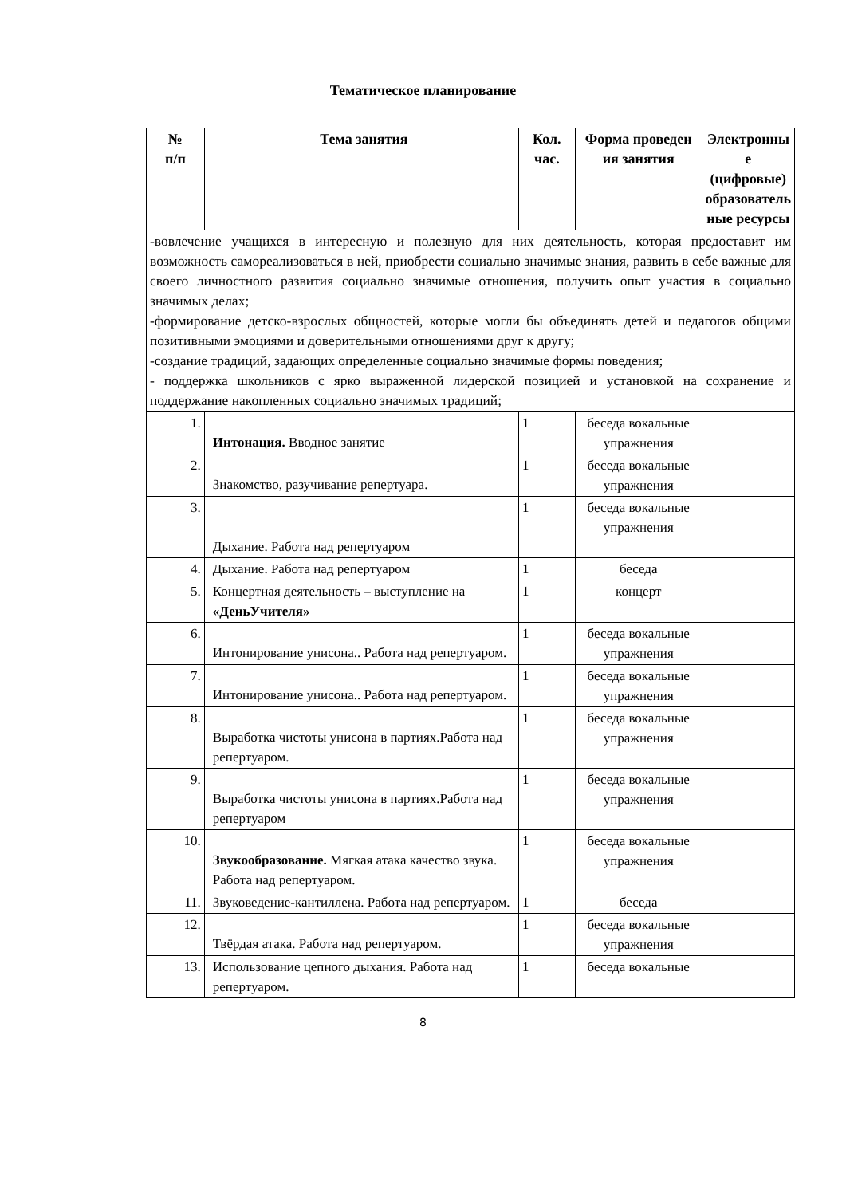Тематическое планирование
| № п/п | Тема занятия | Кол. час. | Форма проведен ия занятия | Электронны е (цифровые) образователь ные ресурсы |
| --- | --- | --- | --- | --- |
| -вовлечение учащихся в интересную и полезную для них деятельность, которая предоставит им возможность самореализоваться в ней, приобрести социально значимые знания, развить в себе важные для своего личностного развития социально значимые отношения, получить опыт участия в социально значимых делах; -формирование детско-взрослых общностей, которые могли бы объединять детей и педагогов общими позитивными эмоциями и доверительными отношениями друг к другу; -создание традиций, задающих определенные социально значимые формы поведения; - поддержка школьников с ярко выраженной лидерской позицией и установкой на сохранение и поддержание накопленных социально значимых традиций; | | | | |
| 1. | Интонация. Вводное занятие | 1 | беседа вокальные упражнения | |
| 2. | Знакомство, разучивание репертуара. | 1 | беседа вокальные упражнения | |
| 3. | Дыхание. Работа над репертуаром | 1 | беседа вокальные упражнения | |
| 4. | Дыхание. Работа над репертуаром | 1 | беседа | |
| 5. | Концертная деятельность – выступление на «ДеньУчителя» | 1 | концерт | |
| 6. | Интонирование унисона.. Работа над репертуаром. | 1 | беседа вокальные упражнения | |
| 7. | Интонирование унисона.. Работа над репертуаром. | 1 | беседа вокальные упражнения | |
| 8. | Выработка чистоты унисона в партиях.Работа над репертуаром. | 1 | беседа вокальные упражнения | |
| 9. | Выработка чистоты унисона в партиях.Работа над репертуаром | 1 | беседа вокальные упражнения | |
| 10. | Звукообразование. Мягкая атака качество звука. Работа над репертуаром. | 1 | беседа вокальные упражнения | |
| 11. | Звуковедение-кантиллена. Работа над репертуаром. | 1 | беседа | |
| 12. | Твёрдая атака. Работа над репертуаром. | 1 | беседа вокальные упражнения | |
| 13. | Использование цепного дыхания. Работа над репертуаром. | 1 | беседа вокальные | |
8